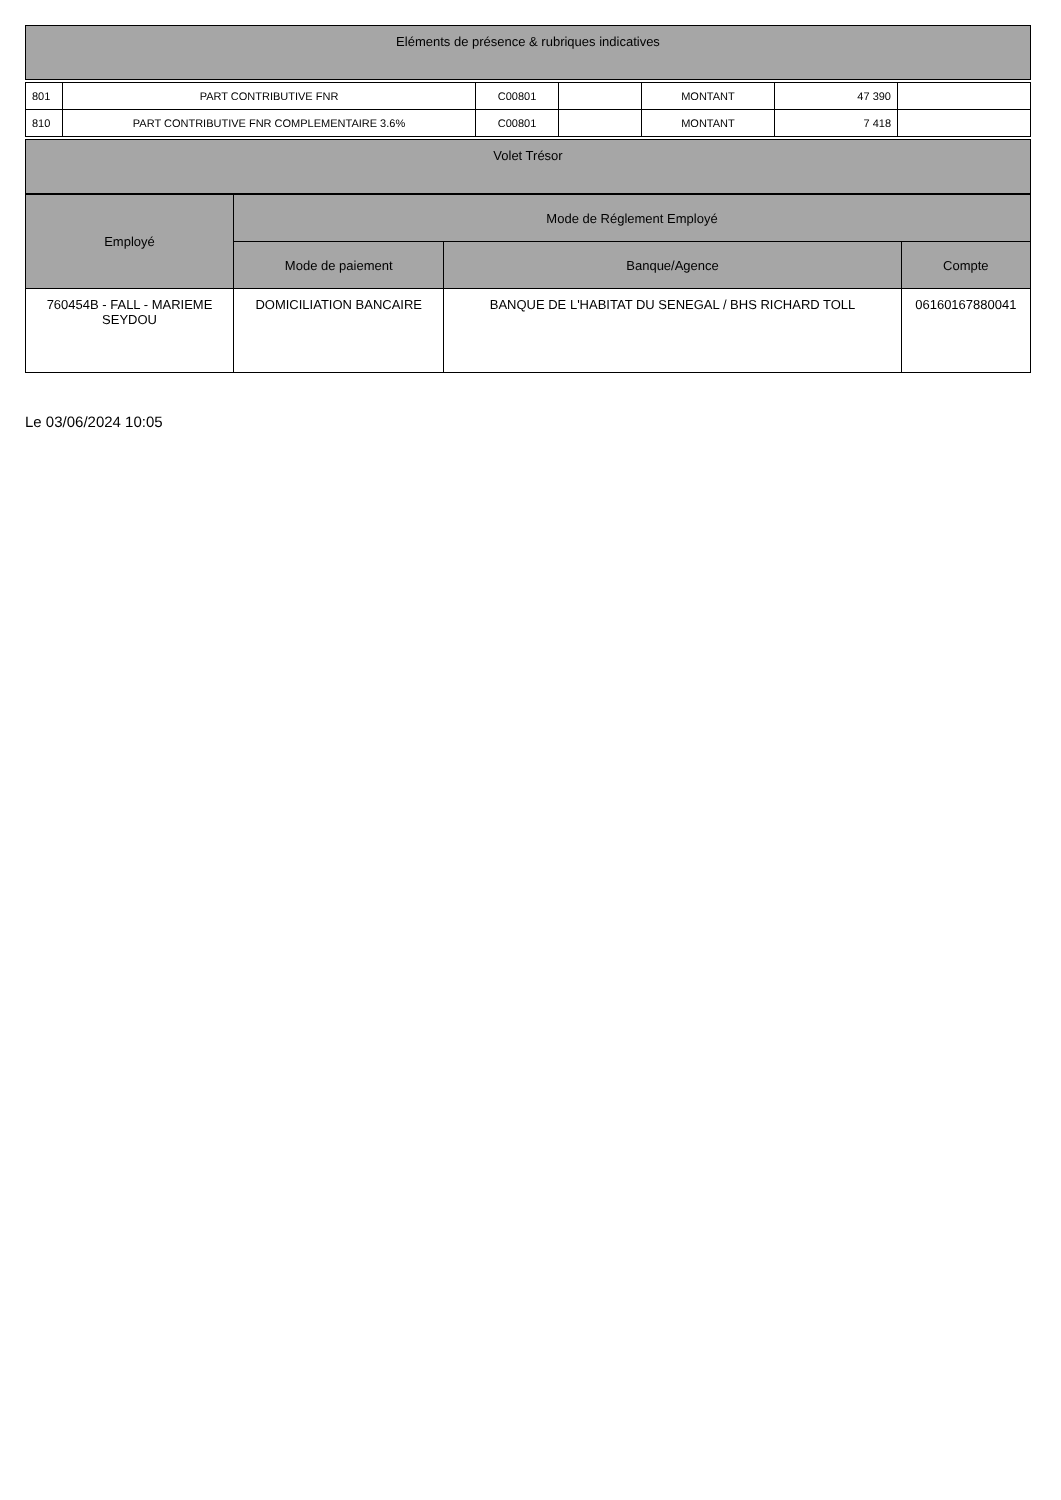| Eléments de présence & rubriques indicatives |
| --- |
| 801 | PART CONTRIBUTIVE FNR | C00801 | | MONTANT | 47 390 | |
| 810 | PART CONTRIBUTIVE FNR COMPLEMENTAIRE 3.6% | C00801 | | MONTANT | 7 418 | |
| Volet Trésor |
| --- |
| Employé | Mode de Réglement Employé | | |
| --- | --- | --- | --- |
| | Mode de paiement | Banque/Agence | Compte |
| 760454B - FALL - MARIEME SEYDOU | DOMICILIATION BANCAIRE | BANQUE DE L'HABITAT DU SENEGAL / BHS RICHARD TOLL | 06160167880041 |
Le 03/06/2024 10:05